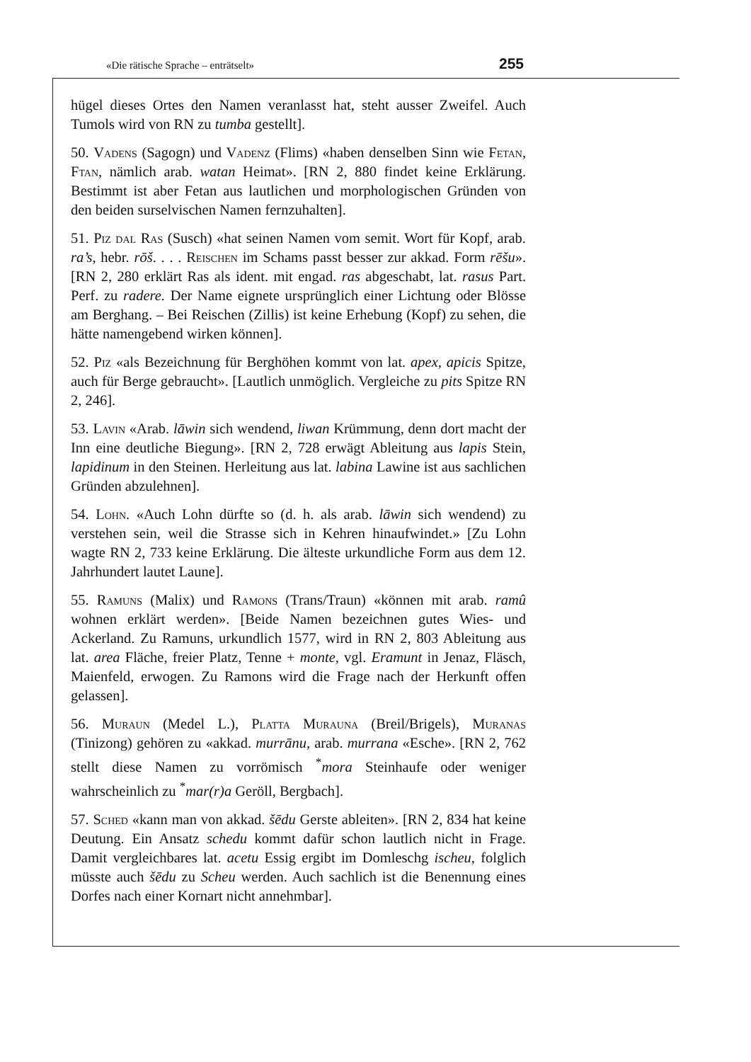«Die rätische Sprache – enträtselt» 255
hügel dieses Ortes den Namen veranlasst hat, steht ausser Zweifel. Auch Tumols wird von RN zu tumba gestellt].
50. Vadens (Sagogn) und Vadenz (Flims) «haben denselben Sinn wie Fetan, Ftan, nämlich arab. watan Heimat». [RN 2, 880 findet keine Erklärung. Bestimmt ist aber Fetan aus lautlichen und morphologischen Gründen von den beiden surselvischen Namen fernzuhalten].
51. Piz dal Ras (Susch) «hat seinen Namen vom semit. Wort für Kopf, arab. ra’s, hebr. rōš. . . . Reischen im Schams passt besser zur akkad. Form rēšu». [RN 2, 280 erklärt Ras als ident. mit engad. ras abgeschabt, lat. rasus Part. Perf. zu radere. Der Name eignete ursprünglich einer Lichtung oder Blösse am Berghang. – Bei Reischen (Zillis) ist keine Erhebung (Kopf) zu sehen, die hätte namengebend wirken können].
52. Piz «als Bezeichnung für Berghöhen kommt von lat. apex, apicis Spitze, auch für Berge gebraucht». [Lautlich unmöglich. Vergleiche zu pits Spitze RN 2, 246].
53. Lavin «Arab. lāwin sich wendend, liwan Krümmung, denn dort macht der Inn eine deutliche Biegung». [RN 2, 728 erwägt Ableitung aus lapis Stein, lapidinum in den Steinen. Herleitung aus lat. labina Lawine ist aus sachlichen Gründen abzulehnen].
54. Lohn. «Auch Lohn dürfte so (d. h. als arab. lāwin sich wendend) zu verstehen sein, weil die Strasse sich in Kehren hinaufwindet.» [Zu Lohn wagte RN 2, 733 keine Erklärung. Die älteste urkundliche Form aus dem 12. Jahrhundert lautet Laune].
55. Ramuns (Malix) und Ramons (Trans/Traun) «können mit arab. ramû wohnen erklärt werden». [Beide Namen bezeichnen gutes Wies- und Ackerland. Zu Ramuns, urkundlich 1577, wird in RN 2, 803 Ableitung aus lat. area Fläche, freier Platz, Tenne + monte, vgl. Eramunt in Jenaz, Fläsch, Maienfeld, erwogen. Zu Ramons wird die Frage nach der Herkunft offen gelassen].
56. Muraun (Medel L.), Platta Murauna (Breil/Brigels), Muranas (Tinizong) gehören zu «akkad. murrānu, arab. murrana «Esche». [RN 2, 762 stellt diese Namen zu vorrömisch <sup>*</sup>mora Steinhaufe oder weniger wahrscheinlich zu <sup>*</sup>mar(r)a Geröll, Bergbach].
57. Sched «kann man von akkad. šēdu Gerste ableiten». [RN 2, 834 hat keine Deutung. Ein Ansatz schedu kommt dafür schon lautlich nicht in Frage. Damit vergleichbares lat. acetu Essig ergibt im Domleschg ischeu, folglich müsste auch šēdu zu Scheu werden. Auch sachlich ist die Benennung eines Dorfes nach einer Kornart nicht annehmbar].